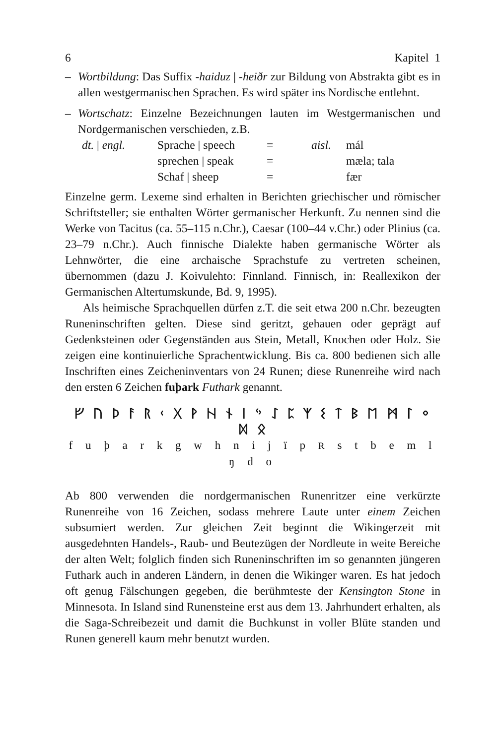6 Kapitel 1
– Wortbildung: Das Suffix -haiduz | -heiðr zur Bildung von Abstrakta gibt es in allen westgermanischen Sprachen. Es wird später ins Nordische entlehnt.
– Wortschatz: Einzelne Bezeichnungen lauten im Westgermanischen und Nordgermanischen verschieden, z.B.
| dt. / engl. | Sprache / speech | = | aisl. | mál |
| | sprechen / speak | = | | mæla; tala |
| | Schaf / sheep | = | | fær |
Einzelne germ. Lexeme sind erhalten in Berichten griechischer und römischer Schriftsteller; sie enthalten Wörter germanischer Herkunft. Zu nennen sind die Werke von Tacitus (ca. 55–115 n.Chr.), Caesar (100–44 v.Chr.) oder Plinius (ca. 23–79 n.Chr.). Auch finnische Dialekte haben germanische Wörter als Lehnwörter, die eine archaische Sprachstufe zu vertreten scheinen, übernommen (dazu J. Koivulehto: Finnland. Finnisch, in: Reallexikon der Germanischen Altertumskunde, Bd. 9, 1995).
Als heimische Sprachquellen dürfen z.T. die seit etwa 200 n.Chr. bezeugten Runeninschriften gelten. Diese sind geritzt, gehauen oder geprägt auf Gedenksteinen oder Gegenständen aus Stein, Metall, Knochen oder Holz. Sie zeigen eine kontinuierliche Sprachentwicklung. Bis ca. 800 bedienen sich alle Inschriften eines Zeicheninventars von 24 Runen; diese Runenreihe wird nach den ersten 6 Zeichen fuþark Futhark genannt.
ᚠ ᚢ ᚦ ᚨ ᚱ ᚲ ᚷ ᚹ ᚺ ᚾ ᛁ ᛃ ᛇ ᛈ ᛉ ᛊ ᛏ ᛒ ᛖ ᛗ ᛚ ᛜ ᛞ ᛟ
f u þ a r k g w h n i j ï p R s t b e m l ŋ d o
Ab 800 verwenden die nordgermanischen Runenritzer eine verkürzte Runenreihe von 16 Zeichen, sodass mehrere Laute unter einem Zeichen subsumiert werden. Zur gleichen Zeit beginnt die Wikingerzeit mit ausgedehnten Handels-, Raub- und Beutezügen der Nordleute in weite Bereiche der alten Welt; folglich finden sich Runeninschriften im so genannten jüngeren Futhark auch in anderen Ländern, in denen die Wikinger waren. Es hat jedoch oft genug Fälschungen gegeben, die berühmteste der Kensington Stone in Minnesota. In Island sind Runensteine erst aus dem 13. Jahrhundert erhalten, als die Saga-Schreibezeit und damit die Buchkunst in voller Blüte standen und Runen generell kaum mehr benutzt wurden.